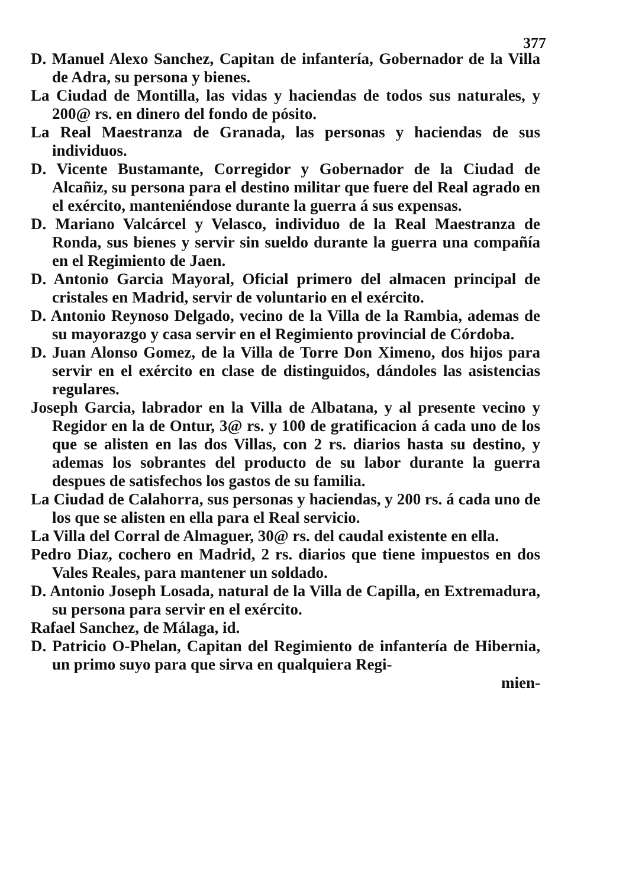377
D. Manuel Alexo Sanchez, Capitan de infantería, Gobernador de la Villa de Adra, su persona y bienes.
La Ciudad de Montilla, las vidas y haciendas de todos sus naturales, y 200@ rs. en dinero del fondo de pósito.
La Real Maestranza de Granada, las personas y haciendas de sus individuos.
D. Vicente Bustamante, Corregidor y Gobernador de la Ciudad de Alcañiz, su persona para el destino militar que fuere del Real agrado en el exército, manteniéndose durante la guerra á sus expensas.
D. Mariano Valcárcel y Velasco, individuo de la Real Maestranza de Ronda, sus bienes y servir sin sueldo durante la guerra una compañía en el Regimiento de Jaen.
D. Antonio Garcia Mayoral, Oficial primero del almacen principal de cristales en Madrid, servir de voluntario en el exército.
D. Antonio Reynoso Delgado, vecino de la Villa de la Rambia, ademas de su mayorazgo y casa servir en el Regimiento provincial de Córdoba.
D. Juan Alonso Gomez, de la Villa de Torre Don Ximeno, dos hijos para servir en el exército en clase de distinguidos, dándoles las asistencias regulares.
Joseph Garcia, labrador en la Villa de Albatana, y al presente vecino y Regidor en la de Ontur, 3@ rs. y 100 de gratificacion á cada uno de los que se alisten en las dos Villas, con 2 rs. diarios hasta su destino, y ademas los sobrantes del producto de su labor durante la guerra despues de satisfechos los gastos de su familia.
La Ciudad de Calahorra, sus personas y haciendas, y 200 rs. á cada uno de los que se alisten en ella para el Real servicio.
La Villa del Corral de Almaguer, 30@ rs. del caudal existente en ella.
Pedro Diaz, cochero en Madrid, 2 rs. diarios que tiene impuestos en dos Vales Reales, para mantener un soldado.
D. Antonio Joseph Losada, natural de la Villa de Capilla, en Extremadura, su persona para servir en el exército.
Rafael Sanchez, de Málaga, id.
D. Patricio O-Phelan, Capitan del Regimiento de infantería de Hibernia, un primo suyo para que sirva en qualquiera Regi-
mien-